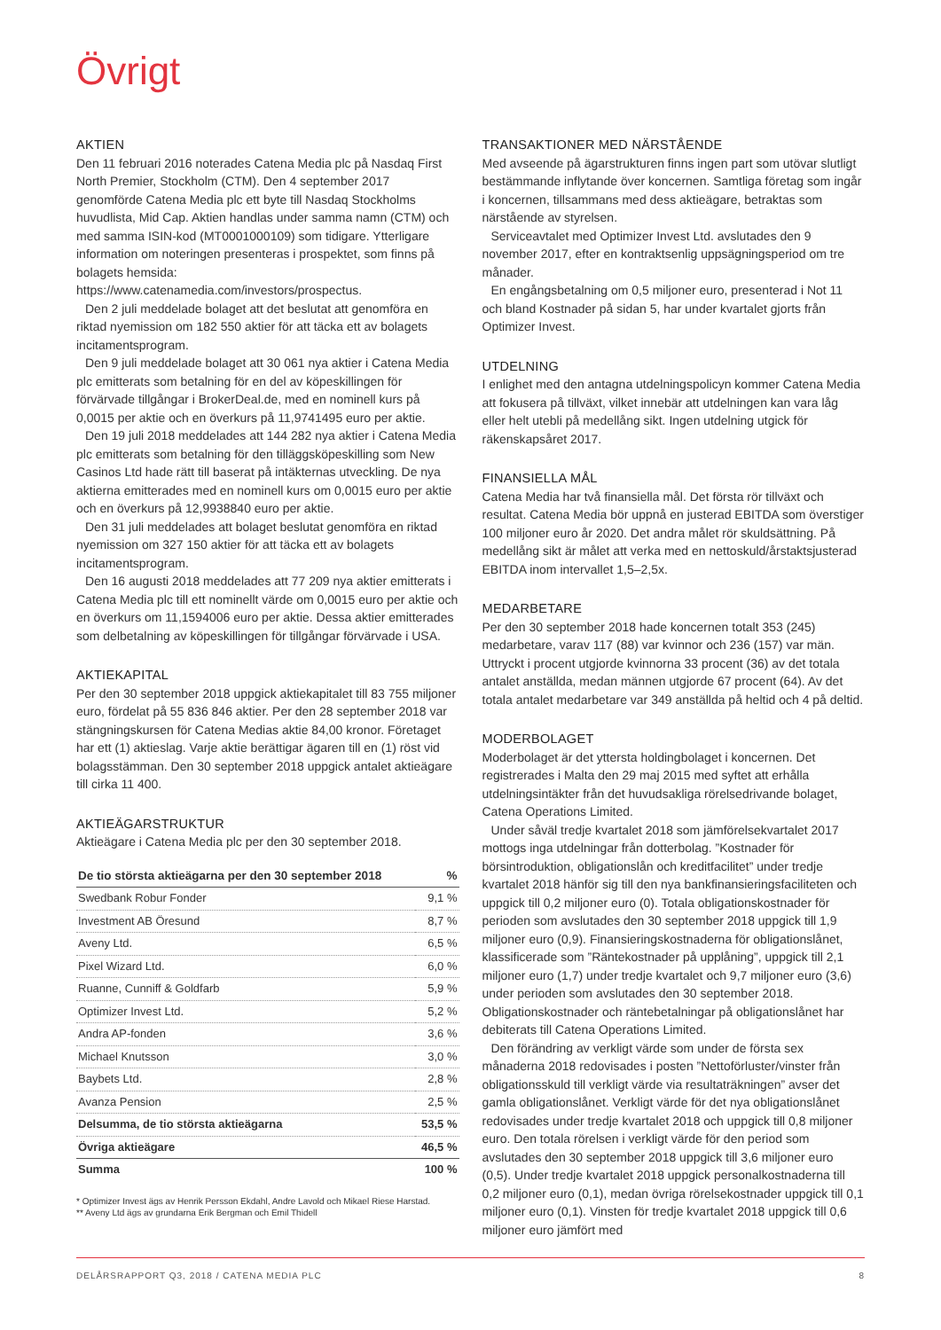Övrigt
AKTIEN
Den 11 februari 2016 noterades Catena Media plc på Nasdaq First North Premier, Stockholm (CTM). Den 4 september 2017 genomförde Catena Media plc ett byte till Nasdaq Stockholms huvudlista, Mid Cap. Aktien handlas under samma namn (CTM) och med samma ISIN-kod (MT0001000109) som tidigare. Ytterligare information om noteringen presenteras i prospektet, som finns på bolagets hemsida: https://www.catenamedia.com/investors/prospectus.
Den 2 juli meddelade bolaget att det beslutat att genomföra en riktad nyemission om 182 550 aktier för att täcka ett av bolagets incitamentsprogram.
Den 9 juli meddelade bolaget att 30 061 nya aktier i Catena Media plc emitterats som betalning för en del av köpeskillingen för förvärvade tillgångar i BrokerDeal.de, med en nominell kurs på 0,0015 per aktie och en överkurs på 11,9741495 euro per aktie.
Den 19 juli 2018 meddelades att 144 282 nya aktier i Catena Media plc emitterats som betalning för den tilläggsköpeskilling som New Casinos Ltd hade rätt till baserat på intäkternas utveckling. De nya aktierna emitterades med en nominell kurs om 0,0015 euro per aktie och en överkurs på 12,9938840 euro per aktie.
Den 31 juli meddelades att bolaget beslutat genomföra en riktad nyemission om 327 150 aktier för att täcka ett av bolagets incitamentsprogram.
Den 16 augusti 2018 meddelades att 77 209 nya aktier emitterats i Catena Media plc till ett nominellt värde om 0,0015 euro per aktie och en överkurs om 11,1594006 euro per aktie. Dessa aktier emitterades som delbetalning av köpeskillingen för tillgångar förvärvade i USA.
AKTIEKAPITAL
Per den 30 september 2018 uppgick aktiekapitalet till 83 755 miljoner euro, fördelat på 55 836 846 aktier. Per den 28 september 2018 var stängningskursen för Catena Medias aktie 84,00 kronor. Företaget har ett (1) aktieslag. Varje aktie berättigar ägaren till en (1) röst vid bolagsstämman. Den 30 september 2018 uppgick antalet aktieägare till cirka 11 400.
AKTIEÄGARSTRUKTUR
Aktieägare i Catena Media plc per den 30 september 2018.
| De tio största aktieägarna per den 30 september 2018 | % |
| --- | --- |
| Swedbank Robur Fonder | 9,1 % |
| Investment AB Öresund | 8,7 % |
| Aveny Ltd. | 6,5 % |
| Pixel Wizard Ltd. | 6,0 % |
| Ruanne, Cunniff & Goldfarb | 5,9 % |
| Optimizer Invest Ltd. | 5,2 % |
| Andra AP-fonden | 3,6 % |
| Michael Knutsson | 3,0 % |
| Baybets Ltd. | 2,8 % |
| Avanza Pension | 2,5 % |
| Delsumma, de tio största aktieägarna | 53,5 % |
| Övriga aktieägare | 46,5 % |
| Summa | 100 % |
* Optimizer Invest ägs av Henrik Persson Ekdahl, Andre Lavold och Mikael Riese Harstad.
** Aveny Ltd ägs av grundarna Erik Bergman och Emil Thidell
TRANSAKTIONER MED NÄRSTÅENDE
Med avseende på ägarstrukturen finns ingen part som utövar slutligt bestämmande inflytande över koncernen. Samtliga företag som ingår i koncernen, tillsammans med dess aktieägare, betraktas som närstående av styrelsen.
Serviceavtalet med Optimizer Invest Ltd. avslutades den 9 november 2017, efter en kontraktsenlig uppsägningsperiod om tre månader.
En engångsbetalning om 0,5 miljoner euro, presenterad i Not 11 och bland Kostnader på sidan 5, har under kvartalet gjorts från Optimizer Invest.
UTDELNING
I enlighet med den antagna utdelningspolicyn kommer Catena Media att fokusera på tillväxt, vilket innebär att utdelningen kan vara låg eller helt utebli på medellång sikt. Ingen utdelning utgick för räkenskapsåret 2017.
FINANSIELLA MÅL
Catena Media har två finansiella mål. Det första rör tillväxt och resultat. Catena Media bör uppnå en justerad EBITDA som överstiger 100 miljoner euro år 2020. Det andra målet rör skuldsättning. På medellång sikt är målet att verka med en nettoskuld/årstaktsjusterad EBITDA inom intervallet 1,5–2,5x.
MEDARBETARE
Per den 30 september 2018 hade koncernen totalt 353 (245) medarbetare, varav 117 (88) var kvinnor och 236 (157) var män. Uttryckt i procent utgjorde kvinnorna 33 procent (36) av det totala antalet anställda, medan männen utgjorde 67 procent (64). Av det totala antalet medarbetare var 349 anställda på heltid och 4 på deltid.
MODERBOLAGET
Moderbolaget är det yttersta holdingbolaget i koncernen. Det registrerades i Malta den 29 maj 2015 med syftet att erhålla utdelningsintäkter från det huvudsakliga rörelsedrivande bolaget, Catena Operations Limited.
Under såväl tredje kvartalet 2018 som jämförelsekvartalet 2017 mottogs inga utdelningar från dotterbolag. ”Kostnader för börsintroduktion, obligationslån och kreditfacilitet” under tredje kvartalet 2018 hänför sig till den nya bankfinansieringsfaciliteten och uppgick till 0,2 miljoner euro (0). Totala obligationskostnader för perioden som avslutades den 30 september 2018 uppgick till 1,9 miljoner euro (0,9). Finansieringskostnaderna för obligationslånet, klassificerade som ”Räntekostnader på upplåning”, uppgick till 2,1 miljoner euro (1,7) under tredje kvartalet och 9,7 miljoner euro (3,6) under perioden som avslutades den 30 september 2018. Obligationskostnader och räntebetalningar på obligationslånet har debiterats till Catena Operations Limited.
Den förändring av verkligt värde som under de första sex månaderna 2018 redovisades i posten ”Nettoförluster/vinster från obligationsskuld till verkligt värde via resultaträkningen” avser det gamla obligationslånet. Verkligt värde för det nya obligationslånet redovisades under tredje kvartalet 2018 och uppgick till 0,8 miljoner euro. Den totala rörelsen i verkligt värde för den period som avslutades den 30 september 2018 uppgick till 3,6 miljoner euro (0,5). Under tredje kvartalet 2018 uppgick personalkostnaderna till 0,2 miljoner euro (0,1), medan övriga rörelsekostnader uppgick till 0,1 miljoner euro (0,1). Vinsten för tredje kvartalet 2018 uppgick till 0,6 miljoner euro jämfört med
DELÅRSRAPPORT Q3, 2018 / CATENA MEDIA PLC 8